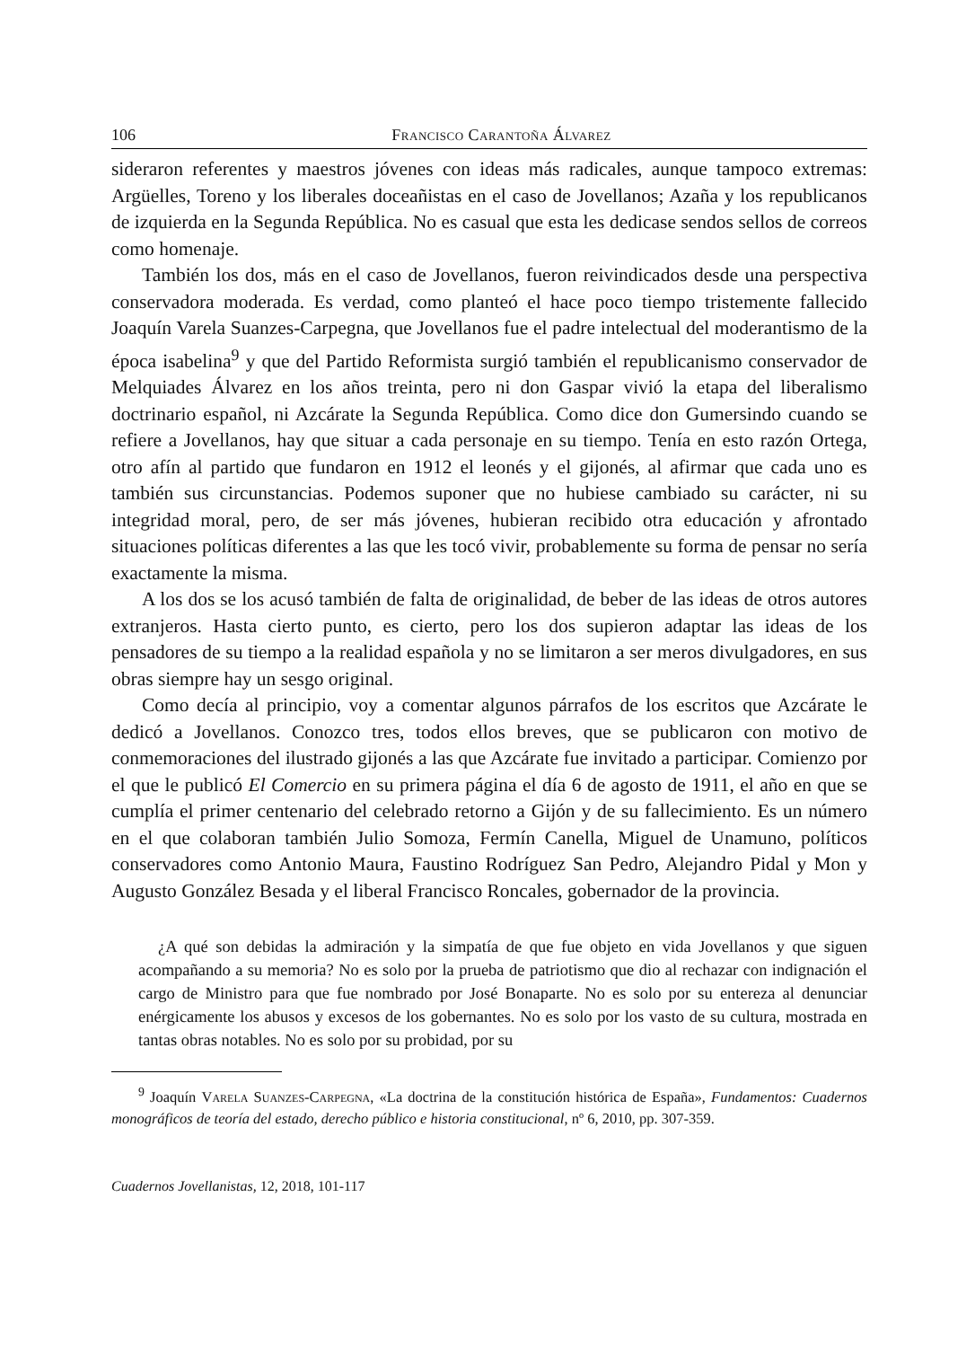106 Francisco Carantoña Álvarez
sideraron referentes y maestros jóvenes con ideas más radicales, aunque tampoco extremas: Argüelles, Toreno y los liberales doceañistas en el caso de Jovellanos; Azaña y los republicanos de izquierda en la Segunda República. No es casual que esta les dedicase sendos sellos de correos como homenaje.
También los dos, más en el caso de Jovellanos, fueron reivindicados desde una perspectiva conservadora moderada. Es verdad, como planteó el hace poco tiempo tristemente fallecido Joaquín Varela Suanzes-Carpegna, que Jovellanos fue el padre intelectual del moderantismo de la época isabelina<sup>9</sup> y que del Partido Reformista surgió también el republicanismo conservador de Melquiades Álvarez en los años treinta, pero ni don Gaspar vivió la etapa del liberalismo doctrinario español, ni Azcárate la Segunda República. Como dice don Gumersindo cuando se refiere a Jovellanos, hay que situar a cada personaje en su tiempo. Tenía en esto razón Ortega, otro afín al partido que fundaron en 1912 el leonés y el gijonés, al afirmar que cada uno es también sus circunstancias. Podemos suponer que no hubiese cambiado su carácter, ni su integridad moral, pero, de ser más jóvenes, hubieran recibido otra educación y afrontado situaciones políticas diferentes a las que les tocó vivir, probablemente su forma de pensar no sería exactamente la misma.
A los dos se los acusó también de falta de originalidad, de beber de las ideas de otros autores extranjeros. Hasta cierto punto, es cierto, pero los dos supieron adaptar las ideas de los pensadores de su tiempo a la realidad española y no se limitaron a ser meros divulgadores, en sus obras siempre hay un sesgo original.
Como decía al principio, voy a comentar algunos párrafos de los escritos que Azcárate le dedicó a Jovellanos. Conozco tres, todos ellos breves, que se publicaron con motivo de conmemoraciones del ilustrado gijonés a las que Azcárate fue invitado a participar. Comienzo por el que le publicó El Comercio en su primera página el día 6 de agosto de 1911, el año en que se cumplía el primer centenario del celebrado retorno a Gijón y de su fallecimiento. Es un número en el que colaboran también Julio Somoza, Fermín Canella, Miguel de Unamuno, políticos conservadores como Antonio Maura, Faustino Rodríguez San Pedro, Alejandro Pidal y Mon y Augusto González Besada y el liberal Francisco Roncales, gobernador de la provincia.
¿A qué son debidas la admiración y la simpatía de que fue objeto en vida Jovellanos y que siguen acompañando a su memoria? No es solo por la prueba de patriotismo que dio al rechazar con indignación el cargo de Ministro para que fue nombrado por José Bonaparte. No es solo por su entereza al denunciar enérgicamente los abusos y excesos de los gobernantes. No es solo por los vasto de su cultura, mostrada en tantas obras notables. No es solo por su probidad, por su
<sup>9</sup> Joaquín Varela Suanzes-Carpegna, «La doctrina de la constitución histórica de España», Fundamentos: Cuadernos monográficos de teoría del estado, derecho público e historia constitucional, nº 6, 2010, pp. 307-359.
Cuadernos Jovellanistas, 12, 2018, 101-117